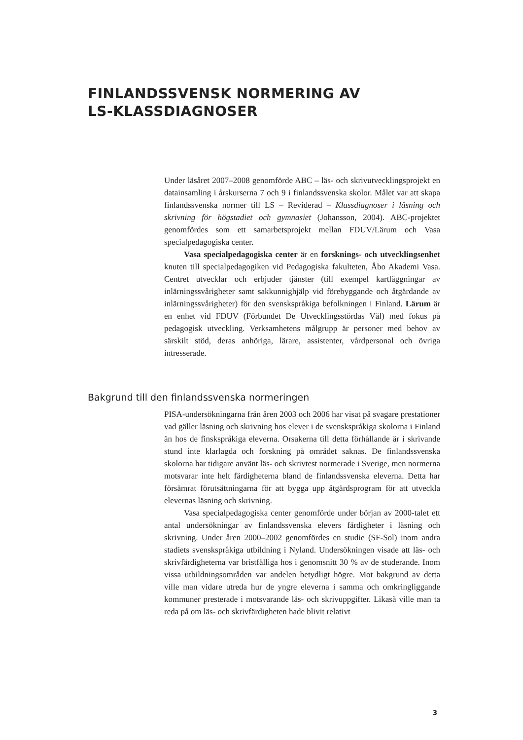FINLANDSSVENSK NORMERING AV
LS-KLASSDIAGNOSER
Under läsåret 2007–2008 genomförde ABC – läs- och skrivutvecklingsprojekt en datainsamling i årskurserna 7 och 9 i finlandssvenska skolor. Målet var att skapa finlandssvenska normer till LS – Reviderad – Klassdiagnoser i läsning och skrivning för högstadiet och gymnasiet (Johansson, 2004). ABC-projektet genomfördes som ett samarbetsprojekt mellan FDUV/Lärum och Vasa specialpedagogiska center.
Vasa specialpedagogiska center är en forsknings- och utvecklingsenhet knuten till specialpedagogiken vid Pedagogiska fakulteten, Åbo Akademi Vasa. Centret utvecklar och erbjuder tjänster (till exempel kartläggningar av inlärningssvårigheter samt sakkunnighjälp vid förebyggande och åtgärdande av inlärningssvårigheter) för den svenskspråkiga befolkningen i Finland. Lärum är en enhet vid FDUV (Förbundet De Utvecklingsstördas Väl) med fokus på pedagogisk utveckling. Verksamhetens målgrupp är personer med behov av särskilt stöd, deras anhöriga, lärare, assistenter, vårdpersonal och övriga intresserade.
Bakgrund till den finlandssvenska normeringen
PISA-undersökningarna från åren 2003 och 2006 har visat på svagare prestationer vad gäller läsning och skrivning hos elever i de svenskspråkiga skolorna i Finland än hos de finskspråkiga eleverna. Orsakerna till detta förhållande är i skrivande stund inte klarlagda och forskning på området saknas. De finlandssvenska skolorna har tidigare använt läs- och skrivtest normerade i Sverige, men normerna motsvarar inte helt färdigheterna bland de finlandssvenska eleverna. Detta har försämrat förutsättningarna för att bygga upp åtgärdsprogram för att utveckla elevernas läsning och skrivning.
Vasa specialpedagogiska center genomförde under början av 2000-talet ett antal undersökningar av finlandssvenska elevers färdigheter i läsning och skrivning. Under åren 2000–2002 genomfördes en studie (SF-Sol) inom andra stadiets svenskspråkiga utbildning i Nyland. Undersökningen visade att läs- och skrivfärdigheterna var bristfälliga hos i genomsnitt 30 % av de studerande. Inom vissa utbildningsområden var andelen betydligt högre. Mot bakgrund av detta ville man vidare utreda hur de yngre eleverna i samma och omkringliggande kommuner presterade i motsvarande läs- och skrivuppgifter. Likaså ville man ta reda på om läs- och skrivfärdigheten hade blivit relativt
3